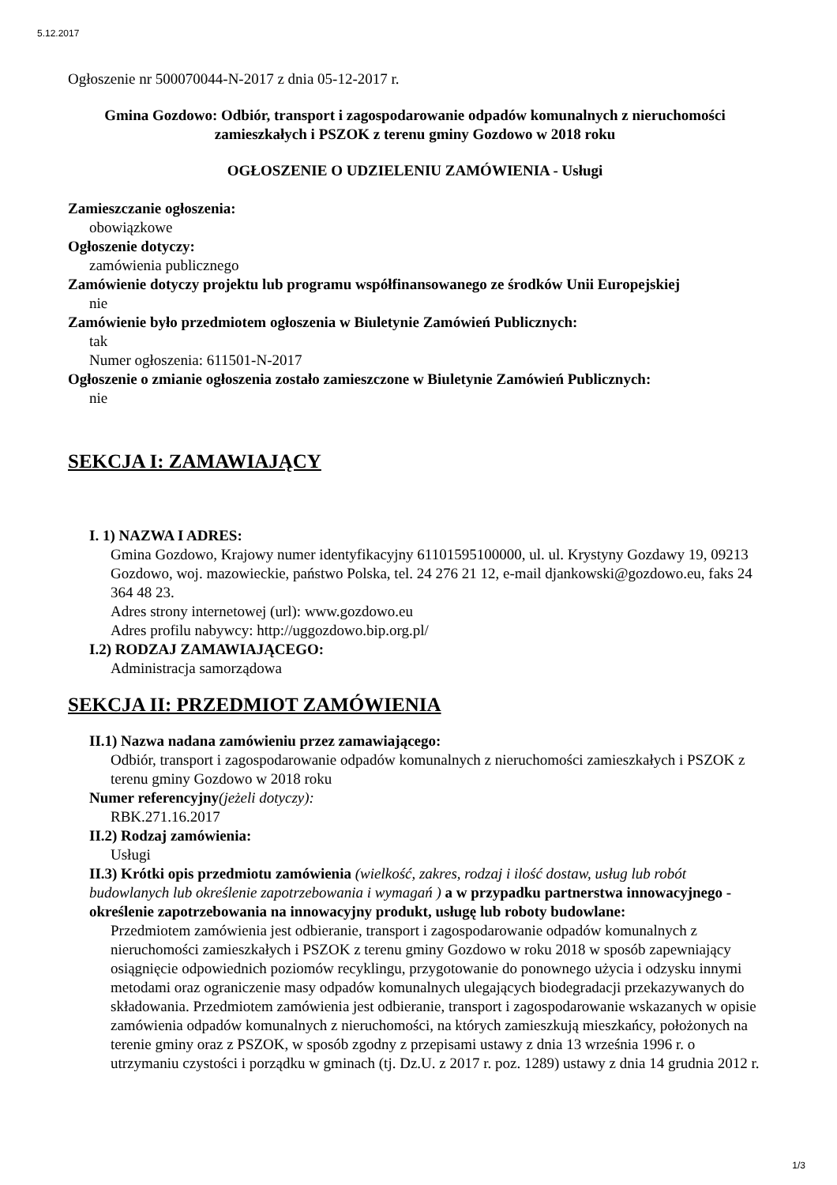5.12.2017
Ogłoszenie nr 500070044-N-2017 z dnia 05-12-2017 r.
Gmina Gozdowo: Odbiór, transport i zagospodarowanie odpadów komunalnych z nieruchomości zamieszkałych i PSZOK z terenu gminy Gozdowo w 2018 roku
OGŁOSZENIE O UDZIELENIU ZAMÓWIENIA - Usługi
Zamieszczanie ogłoszenia:
obowiązkowe
Ogłoszenie dotyczy:
zamówienia publicznego
Zamówienie dotyczy projektu lub programu współfinansowanego ze środków Unii Europejskiej
nie
Zamówienie było przedmiotem ogłoszenia w Biuletynie Zamówień Publicznych:
tak
Numer ogłoszenia: 611501-N-2017
Ogłoszenie o zmianie ogłoszenia zostało zamieszczone w Biuletynie Zamówień Publicznych:
nie
SEKCJA I: ZAMAWIAJĄCY
I. 1) NAZWA I ADRES:
Gmina Gozdowo, Krajowy numer identyfikacyjny 61101595100000, ul. ul. Krystyny Gozdawy 19, 09213 Gozdowo, woj. mazowieckie, państwo Polska, tel. 24 276 21 12, e-mail djankowski@gozdowo.eu, faks 24 364 48 23.
Adres strony internetowej (url): www.gozdowo.eu
Adres profilu nabywcy: http://uggozdowo.bip.org.pl/
I.2) RODZAJ ZAMAWIAJĄCEGO:
Administracja samorządowa
SEKCJA II: PRZEDMIOT ZAMÓWIENIA
II.1) Nazwa nadana zamówieniu przez zamawiającego:
Odbiór, transport i zagospodarowanie odpadów komunalnych z nieruchomości zamieszkałych i PSZOK z terenu gminy Gozdowo w 2018 roku
Numer referencyjny(jeżeli dotyczy):
RBK.271.16.2017
II.2) Rodzaj zamówienia:
Usługi
II.3) Krótki opis przedmiotu zamówienia (wielkość, zakres, rodzaj i ilość dostaw, usług lub robót budowlanych lub określenie zapotrzebowania i wymagań ) a w przypadku partnerstwa innowacyjnego - określenie zapotrzebowania na innowacyjny produkt, usługę lub roboty budowlane:
Przedmiotem zamówienia jest odbieranie, transport i zagospodarowanie odpadów komunalnych z nieruchomości zamieszkałych i PSZOK z terenu gminy Gozdowo w roku 2018 w sposób zapewniający osiągnięcie odpowiednich poziomów recyklingu, przygotowanie do ponownego użycia i odzysku innymi metodami oraz ograniczenie masy odpadów komunalnych ulegających biodegradacji przekazywanych do składowania. Przedmiotem zamówienia jest odbieranie, transport i zagospodarowanie wskazanych w opisie zamówienia odpadów komunalnych z nieruchomości, na których zamieszkują mieszkańcy, położonych na terenie gminy oraz z PSZOK, w sposób zgodny z przepisami ustawy z dnia 13 września 1996 r. o utrzymaniu czystości i porządku w gminach (tj. Dz.U. z 2017 r. poz. 1289) ustawy z dnia 14 grudnia 2012 r.
1/3